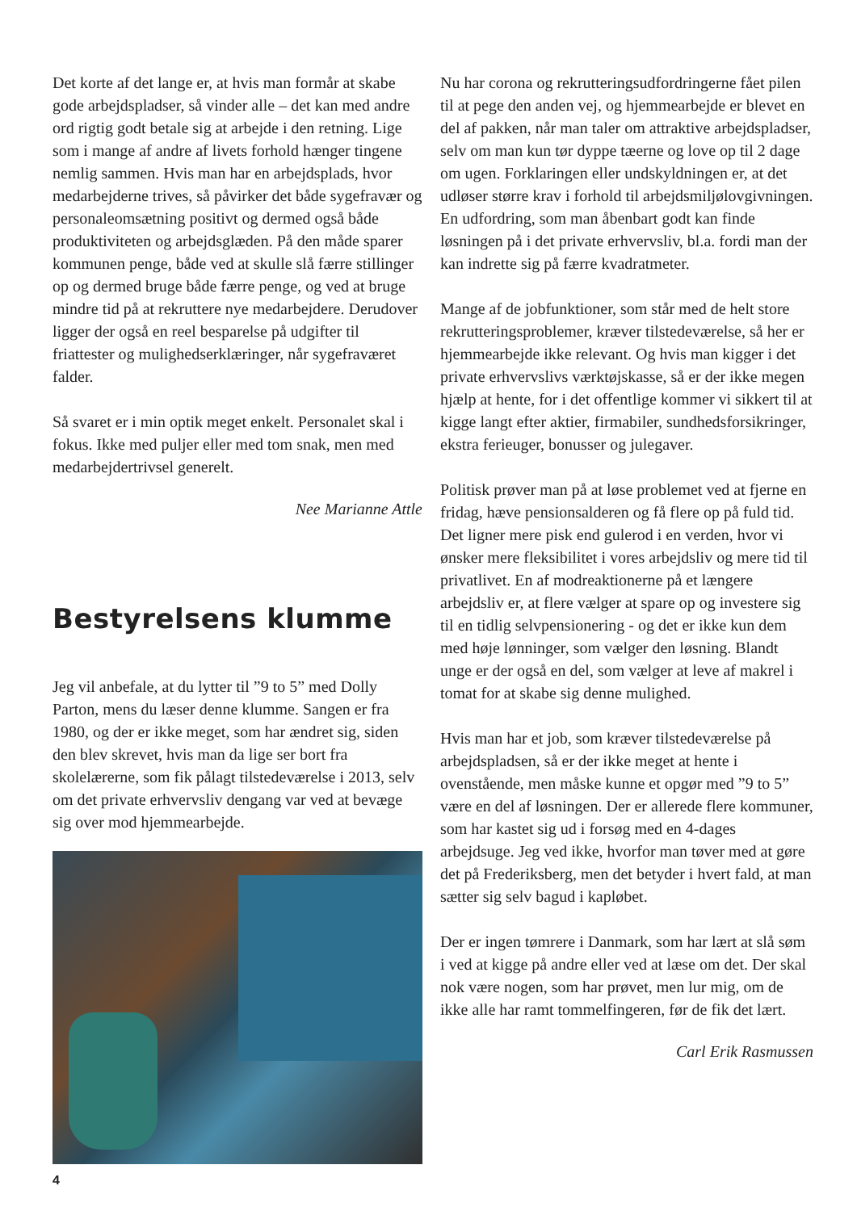Det korte af det lange er, at hvis man formår at skabe gode arbejdspladser, så vinder alle – det kan med andre ord rigtig godt betale sig at arbejde i den retning. Lige som i mange af andre af livets forhold hænger tingene nemlig sammen. Hvis man har en arbejdsplads, hvor medarbejderne trives, så påvirker det både sygefravær og personaleomsætning positivt og dermed også både produktiviteten og arbejdsglæden. På den måde sparer kommunen penge, både ved at skulle slå færre stillinger op og dermed bruge både færre penge, og ved at bruge mindre tid på at rekruttere nye medarbejdere. Derudover ligger der også en reel besparelse på udgifter til friattester og mulighedserklæringer, når sygefraværet falder.
Så svaret er i min optik meget enkelt. Personalet skal i fokus. Ikke med puljer eller med tom snak, men med medarbejdertrivsel generelt.
Nee Marianne Attle
Bestyrelsens klumme
Jeg vil anbefale, at du lytter til ”9 to 5” med Dolly Parton, mens du læser denne klumme. Sangen er fra 1980, og der er ikke meget, som har ændret sig, siden den blev skrevet, hvis man da lige ser bort fra skolelærerne, som fik pålagt tilstedeværelse i 2013, selv om det private erhvervsliv dengang var ved at bevæge sig over mod hjemmearbejde.
Nu har corona og rekrutteringsudfordringerne fået pilen til at pege den anden vej, og hjemmearbejde er blevet en del af pakken, når man taler om attraktive arbejdspladser, selv om man kun tør dyppe tæerne og love op til 2 dage om ugen. Forklaringen eller undskyldningen er, at det udløser større krav i forhold til arbejdsmiljølovgivningen. En udfordring, som man åbenbart godt kan finde løsningen på i det private erhvervsliv, bl.a. fordi man der kan indrette sig på færre kvadratmeter.
Mange af de jobfunktioner, som står med de helt store rekrutteringsproblemer, kræver tilstedeværelse, så her er hjemmearbejde ikke relevant. Og hvis man kigger i det private erhvervslivs værktøjskasse, så er der ikke megen hjælp at hente, for i det offentlige kommer vi sikkert til at kigge langt efter aktier, firmabiler, sundhedsforsikringer, ekstra ferieuger, bonusser og julegaver.
Politisk prøver man på at løse problemet ved at fjerne en fridag, hæve pensionsalderen og få flere op på fuld tid. Det ligner mere pisk end gulerod i en verden, hvor vi ønsker mere fleksibilitet i vores arbejdsliv og mere tid til privatlivet. En af modreaktionerne på et længere arbejdsliv er, at flere vælger at spare op og investere sig til en tidlig selvpensionering - og det er ikke kun dem med høje lønninger, som vælger den løsning. Blandt unge er der også en del, som vælger at leve af makrel i tomat for at skabe sig denne mulighed.
Hvis man har et job, som kræver tilstedeværelse på arbejdspladsen, så er der ikke meget at hente i ovenstående, men måske kunne et opgør med ”9 to 5” være en del af løsningen. Der er allerede flere kommuner, som har kastet sig ud i forsøg med en 4-dages arbejdsuge. Jeg ved ikke, hvorfor man tøver med at gøre det på Frederiksberg, men det betyder i hvert fald, at man sætter sig selv bagud i kapløbet.
Der er ingen tømrere i Danmark, som har lært at slå søm i ved at kigge på andre eller ved at læse om det. Der skal nok være nogen, som har prøvet, men lur mig, om de ikke alle har ramt tommelfingeren, før de fik det lært.
Carl Erik Rasmussen
4